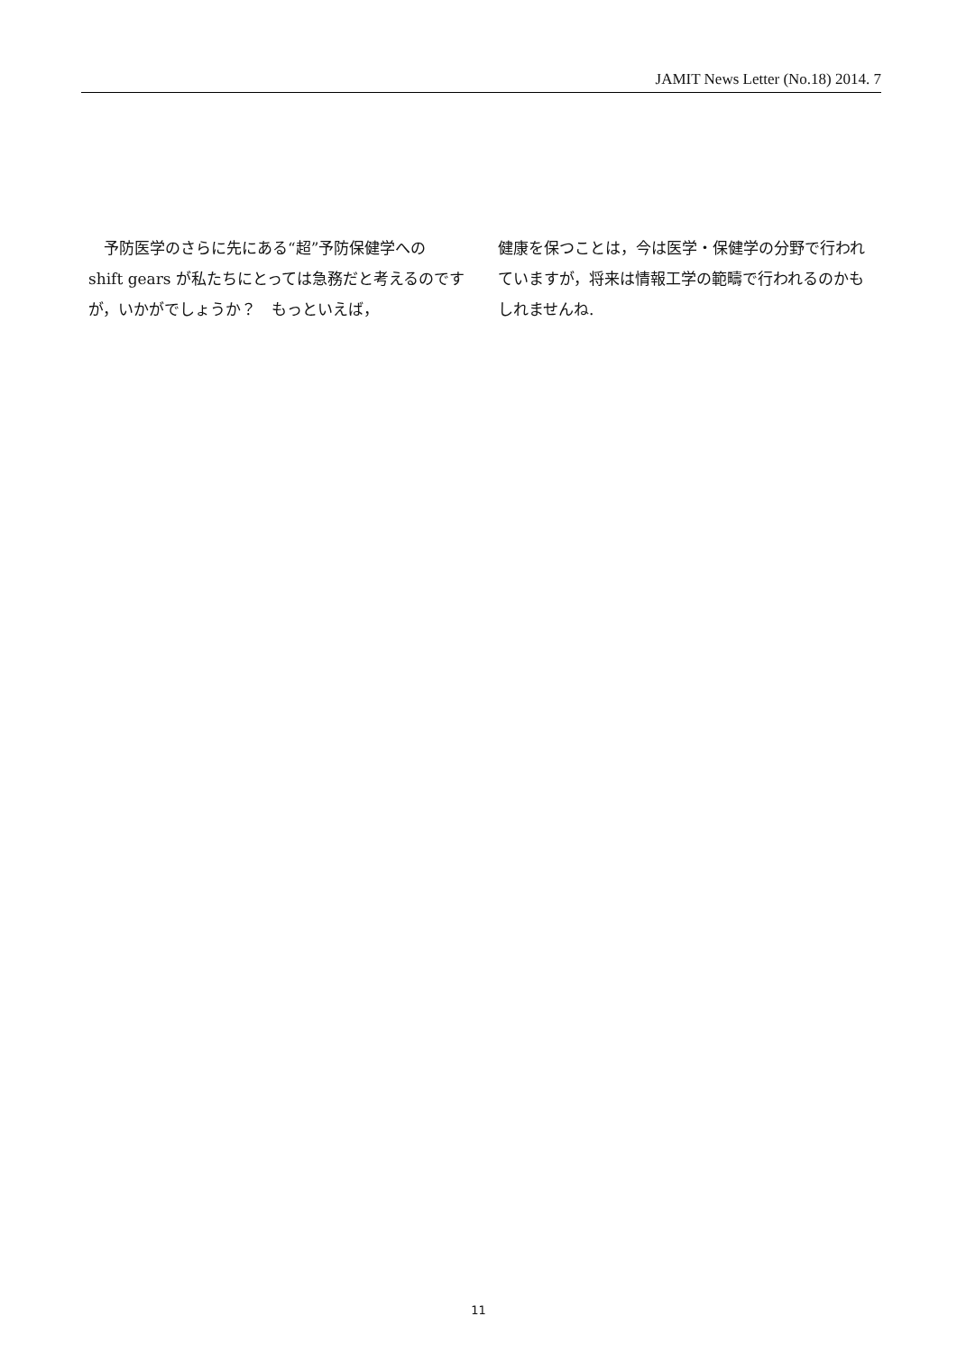JAMIT News Letter (No.18) 2014. 7
　予防医学のさらに先にある“超”予防保健学への shift gears が私たちにとっては急務だと考えるのですが，いかがでしょうか？　もっといえば，
健康を保つことは，今は医学・保健学の分野で行われていますが，将来は情報工学の範疇で行われるのかもしれませんね.
11